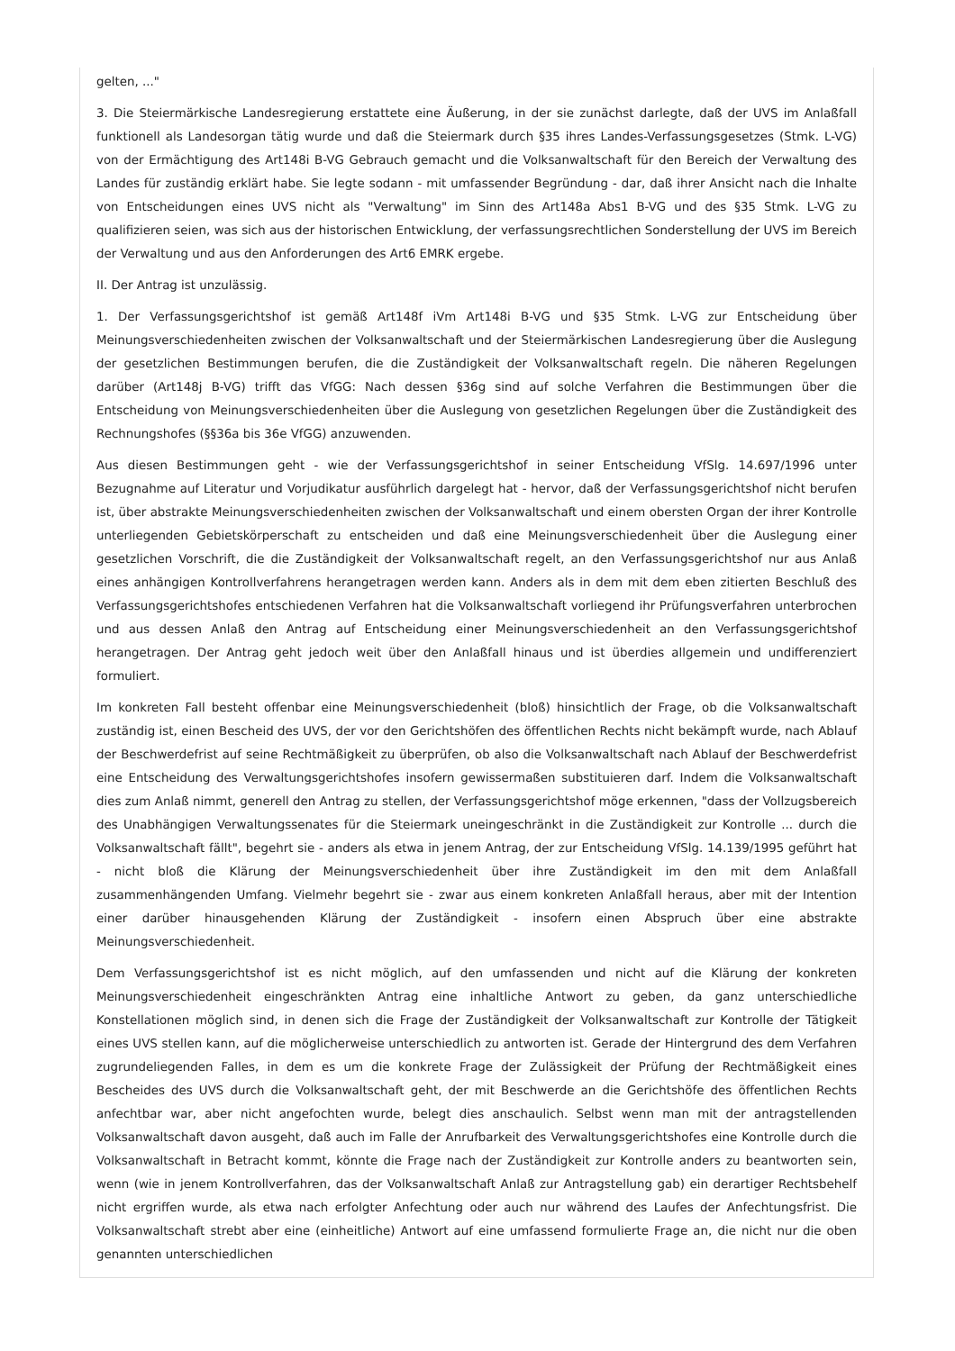gelten, ..."
3. Die Steiermärkische Landesregierung erstattete eine Äußerung, in der sie zunächst darlegte, daß der UVS im Anlaßfall funktionell als Landesorgan tätig wurde und daß die Steiermark durch §35 ihres Landes-Verfassungsgesetzes (Stmk. L-VG) von der Ermächtigung des Art148i B-VG Gebrauch gemacht und die Volksanwaltschaft für den Bereich der Verwaltung des Landes für zuständig erklärt habe. Sie legte sodann - mit umfassender Begründung - dar, daß ihrer Ansicht nach die Inhalte von Entscheidungen eines UVS nicht als "Verwaltung" im Sinn des Art148a Abs1 B-VG und des §35 Stmk. L-VG zu qualifizieren seien, was sich aus der historischen Entwicklung, der verfassungsrechtlichen Sonderstellung der UVS im Bereich der Verwaltung und aus den Anforderungen des Art6 EMRK ergebe.
II. Der Antrag ist unzulässig.
1. Der Verfassungsgerichtshof ist gemäß Art148f iVm Art148i B-VG und §35 Stmk. L-VG zur Entscheidung über Meinungsverschiedenheiten zwischen der Volksanwaltschaft und der Steiermärkischen Landesregierung über die Auslegung der gesetzlichen Bestimmungen berufen, die die Zuständigkeit der Volksanwaltschaft regeln. Die näheren Regelungen darüber (Art148j B-VG) trifft das VfGG: Nach dessen §36g sind auf solche Verfahren die Bestimmungen über die Entscheidung von Meinungsverschiedenheiten über die Auslegung von gesetzlichen Regelungen über die Zuständigkeit des Rechnungshofes (§§36a bis 36e VfGG) anzuwenden.
Aus diesen Bestimmungen geht - wie der Verfassungsgerichtshof in seiner Entscheidung VfSlg. 14.697/1996 unter Bezugnahme auf Literatur und Vorjudikatur ausführlich dargelegt hat - hervor, daß der Verfassungsgerichtshof nicht berufen ist, über abstrakte Meinungsverschiedenheiten zwischen der Volksanwaltschaft und einem obersten Organ der ihrer Kontrolle unterliegenden Gebietskörperschaft zu entscheiden und daß eine Meinungsverschiedenheit über die Auslegung einer gesetzlichen Vorschrift, die die Zuständigkeit der Volksanwaltschaft regelt, an den Verfassungsgerichtshof nur aus Anlaß eines anhängigen Kontrollverfahrens herangetragen werden kann. Anders als in dem mit dem eben zitierten Beschluß des Verfassungsgerichtshofes entschiedenen Verfahren hat die Volksanwaltschaft vorliegend ihr Prüfungsverfahren unterbrochen und aus dessen Anlaß den Antrag auf Entscheidung einer Meinungsverschiedenheit an den Verfassungsgerichtshof herangetragen. Der Antrag geht jedoch weit über den Anlaßfall hinaus und ist überdies allgemein und undifferenziert formuliert.
Im konkreten Fall besteht offenbar eine Meinungsverschiedenheit (bloß) hinsichtlich der Frage, ob die Volksanwaltschaft zuständig ist, einen Bescheid des UVS, der vor den Gerichtshöfen des öffentlichen Rechts nicht bekämpft wurde, nach Ablauf der Beschwerdefrist auf seine Rechtmäßigkeit zu überprüfen, ob also die Volksanwaltschaft nach Ablauf der Beschwerdefrist eine Entscheidung des Verwaltungsgerichtshofes insofern gewissermaßen substituieren darf. Indem die Volksanwaltschaft dies zum Anlaß nimmt, generell den Antrag zu stellen, der Verfassungsgerichtshof möge erkennen, "dass der Vollzugsbereich des Unabhängigen Verwaltungssenates für die Steiermark uneingeschränkt in die Zuständigkeit zur Kontrolle ... durch die Volksanwaltschaft fällt", begehrt sie - anders als etwa in jenem Antrag, der zur Entscheidung VfSlg. 14.139/1995 geführt hat - nicht bloß die Klärung der Meinungsverschiedenheit über ihre Zuständigkeit im den mit dem Anlaßfall zusammenhängenden Umfang. Vielmehr begehrt sie - zwar aus einem konkreten Anlaßfall heraus, aber mit der Intention einer darüber hinausgehenden Klärung der Zuständigkeit - insofern einen Abspruch über eine abstrakte Meinungsverschiedenheit.
Dem Verfassungsgerichtshof ist es nicht möglich, auf den umfassenden und nicht auf die Klärung der konkreten Meinungsverschiedenheit eingeschränkten Antrag eine inhaltliche Antwort zu geben, da ganz unterschiedliche Konstellationen möglich sind, in denen sich die Frage der Zuständigkeit der Volksanwaltschaft zur Kontrolle der Tätigkeit eines UVS stellen kann, auf die möglicherweise unterschiedlich zu antworten ist. Gerade der Hintergrund des dem Verfahren zugrundeliegenden Falles, in dem es um die konkrete Frage der Zulässigkeit der Prüfung der Rechtmäßigkeit eines Bescheides des UVS durch die Volksanwaltschaft geht, der mit Beschwerde an die Gerichtshöfe des öffentlichen Rechts anfechtbar war, aber nicht angefochten wurde, belegt dies anschaulich. Selbst wenn man mit der antragstellenden Volksanwaltschaft davon ausgeht, daß auch im Falle der Anrufbarkeit des Verwaltungsgerichtshofes eine Kontrolle durch die Volksanwaltschaft in Betracht kommt, könnte die Frage nach der Zuständigkeit zur Kontrolle anders zu beantworten sein, wenn (wie in jenem Kontrollverfahren, das der Volksanwaltschaft Anlaß zur Antragstellung gab) ein derartiger Rechtsbehelf nicht ergriffen wurde, als etwa nach erfolgter Anfechtung oder auch nur während des Laufes der Anfechtungsfrist. Die Volksanwaltschaft strebt aber eine (einheitliche) Antwort auf eine umfassend formulierte Frage an, die nicht nur die oben genannten unterschiedlichen